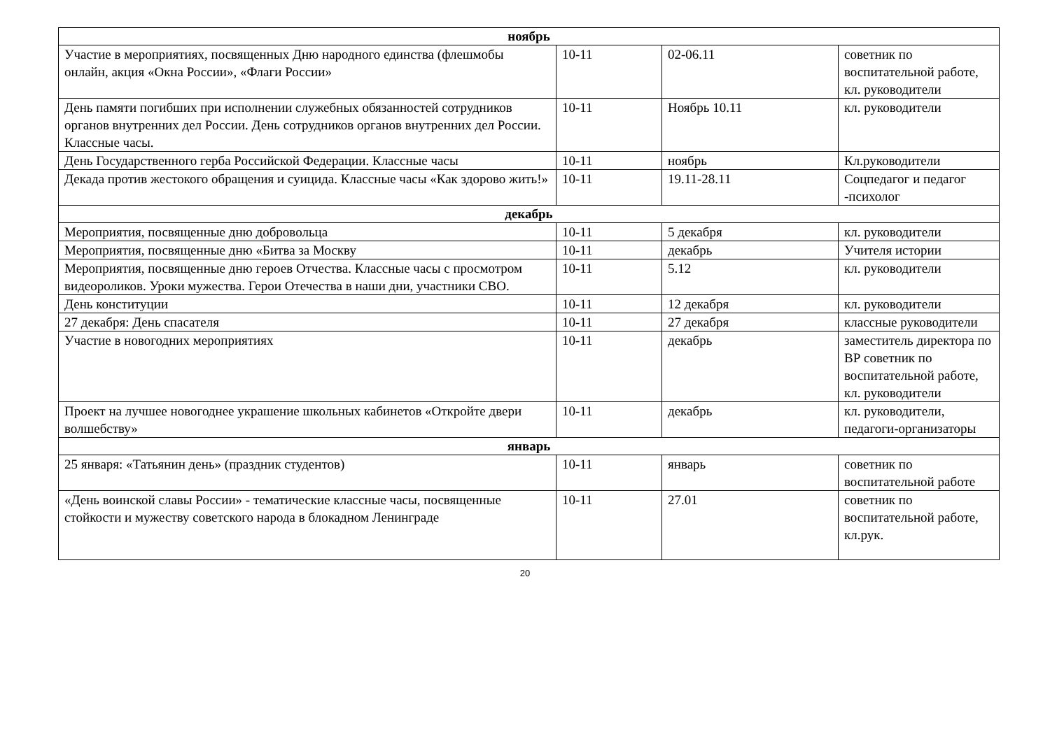| ноябрь | | | |
| Участие в мероприятиях, посвященных Дню народного единства (флешмобы онлайн, акция «Окна России», «Флаги России» | 10-11 | 02-06.11 | советник по воспитательной работе, кл. руководители |
| День памяти погибших при исполнении служебных обязанностей сотрудников органов внутренних дел России. День сотрудников органов внутренних дел России. Классные часы. | 10-11 | Ноябрь 10.11 | кл. руководители |
| День Государственного герба Российской Федерации. Классные часы | 10-11 | ноябрь | Кл.руководители |
| Декада против жестокого обращения и суицида. Классные часы «Как здорово жить!» | 10-11 | 19.11-28.11 | Соцпедагог и педагог -психолог |
| декабрь | | | |
| Мероприятия, посвященные дню добровольца | 10-11 | 5 декабря | кл. руководители |
| Мероприятия, посвященные дню «Битва за Москву | 10-11 | декабрь | Учителя истории |
| Мероприятия, посвященные дню героев Отчества. Классные часы с просмотром видеороликов. Уроки мужества. Герои Отечества в наши дни, участники СВО. | 10-11 | 5.12 | кл. руководители |
| День конституции | 10-11 | 12 декабря | кл. руководители |
| 27 декабря: День спасателя | 10-11 | 27 декабря | классные руководители |
| Участие в новогодних мероприятиях | 10-11 | декабрь | заместитель директора по ВР советник по воспитательной работе, кл. руководители |
| Проект на лучшее новогоднее украшение школьных кабинетов «Откройте двери волшебству» | 10-11 | декабрь | кл. руководители, педагоги-организаторы |
| январь | | | |
| 25 января: «Татьянин день» (праздник студентов) | 10-11 | январь | советник по воспитательной работе |
| «День воинской славы России» - тематические классные часы, посвященные стойкости и мужеству советского народа в блокадном Ленинграде | 10-11 | 27.01 | советник по воспитательной работе, кл.рук. |
20